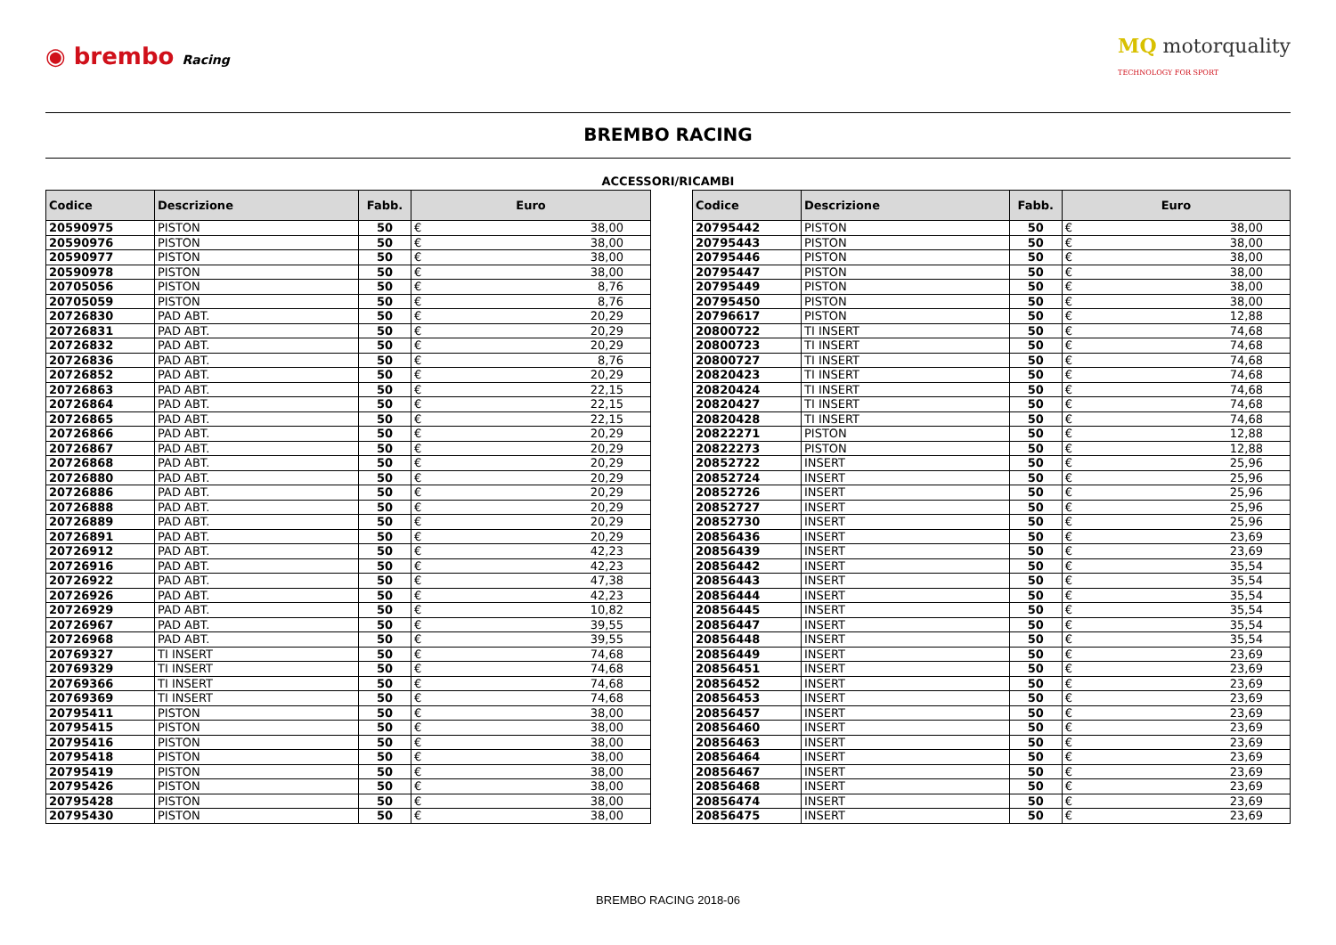◉ brembo Racing
MQ motorquality
TECHNOLOGY FOR SPORT
BREMBO RACING
ACCESSORI/RICAMBI
| Codice | Descrizione | Fabb. | Euro | |
| --- | --- | --- | --- | --- |
| 20590975 | PISTON | 50 | € | 38,00 |
| 20590976 | PISTON | 50 | € | 38,00 |
| 20590977 | PISTON | 50 | € | 38,00 |
| 20590978 | PISTON | 50 | € | 38,00 |
| 20705056 | PISTON | 50 | € | 8,76 |
| 20705059 | PISTON | 50 | € | 8,76 |
| 20726830 | PAD ABT. | 50 | € | 20,29 |
| 20726831 | PAD ABT. | 50 | € | 20,29 |
| 20726832 | PAD ABT. | 50 | € | 20,29 |
| 20726836 | PAD ABT. | 50 | € | 8,76 |
| 20726852 | PAD ABT. | 50 | € | 20,29 |
| 20726863 | PAD ABT. | 50 | € | 22,15 |
| 20726864 | PAD ABT. | 50 | € | 22,15 |
| 20726865 | PAD ABT. | 50 | € | 22,15 |
| 20726866 | PAD ABT. | 50 | € | 20,29 |
| 20726867 | PAD ABT. | 50 | € | 20,29 |
| 20726868 | PAD ABT. | 50 | € | 20,29 |
| 20726880 | PAD ABT. | 50 | € | 20,29 |
| 20726886 | PAD ABT. | 50 | € | 20,29 |
| 20726888 | PAD ABT. | 50 | € | 20,29 |
| 20726889 | PAD ABT. | 50 | € | 20,29 |
| 20726891 | PAD ABT. | 50 | € | 20,29 |
| 20726912 | PAD ABT. | 50 | € | 42,23 |
| 20726916 | PAD ABT. | 50 | € | 42,23 |
| 20726922 | PAD ABT. | 50 | € | 47,38 |
| 20726926 | PAD ABT. | 50 | € | 42,23 |
| 20726929 | PAD ABT. | 50 | € | 10,82 |
| 20726967 | PAD ABT. | 50 | € | 39,55 |
| 20726968 | PAD ABT. | 50 | € | 39,55 |
| 20769327 | TI INSERT | 50 | € | 74,68 |
| 20769329 | TI INSERT | 50 | € | 74,68 |
| 20769366 | TI INSERT | 50 | € | 74,68 |
| 20769369 | TI INSERT | 50 | € | 74,68 |
| 20795411 | PISTON | 50 | € | 38,00 |
| 20795415 | PISTON | 50 | € | 38,00 |
| 20795416 | PISTON | 50 | € | 38,00 |
| 20795418 | PISTON | 50 | € | 38,00 |
| 20795419 | PISTON | 50 | € | 38,00 |
| 20795426 | PISTON | 50 | € | 38,00 |
| 20795428 | PISTON | 50 | € | 38,00 |
| 20795430 | PISTON | 50 | € | 38,00 |
| Codice | Descrizione | Fabb. | Euro | |
| --- | --- | --- | --- | --- |
| 20795442 | PISTON | 50 | € | 38,00 |
| 20795443 | PISTON | 50 | € | 38,00 |
| 20795446 | PISTON | 50 | € | 38,00 |
| 20795447 | PISTON | 50 | € | 38,00 |
| 20795449 | PISTON | 50 | € | 38,00 |
| 20795450 | PISTON | 50 | € | 38,00 |
| 20796617 | PISTON | 50 | € | 12,88 |
| 20800722 | TI INSERT | 50 | € | 74,68 |
| 20800723 | TI INSERT | 50 | € | 74,68 |
| 20800727 | TI INSERT | 50 | € | 74,68 |
| 20820423 | TI INSERT | 50 | € | 74,68 |
| 20820424 | TI INSERT | 50 | € | 74,68 |
| 20820427 | TI INSERT | 50 | € | 74,68 |
| 20820428 | TI INSERT | 50 | € | 74,68 |
| 20822271 | PISTON | 50 | € | 12,88 |
| 20822273 | PISTON | 50 | € | 12,88 |
| 20852722 | INSERT | 50 | € | 25,96 |
| 20852724 | INSERT | 50 | € | 25,96 |
| 20852726 | INSERT | 50 | € | 25,96 |
| 20852727 | INSERT | 50 | € | 25,96 |
| 20852730 | INSERT | 50 | € | 25,96 |
| 20856436 | INSERT | 50 | € | 23,69 |
| 20856439 | INSERT | 50 | € | 23,69 |
| 20856442 | INSERT | 50 | € | 35,54 |
| 20856443 | INSERT | 50 | € | 35,54 |
| 20856444 | INSERT | 50 | € | 35,54 |
| 20856445 | INSERT | 50 | € | 35,54 |
| 20856447 | INSERT | 50 | € | 35,54 |
| 20856448 | INSERT | 50 | € | 35,54 |
| 20856449 | INSERT | 50 | € | 23,69 |
| 20856451 | INSERT | 50 | € | 23,69 |
| 20856452 | INSERT | 50 | € | 23,69 |
| 20856453 | INSERT | 50 | € | 23,69 |
| 20856457 | INSERT | 50 | € | 23,69 |
| 20856460 | INSERT | 50 | € | 23,69 |
| 20856463 | INSERT | 50 | € | 23,69 |
| 20856464 | INSERT | 50 | € | 23,69 |
| 20856467 | INSERT | 50 | € | 23,69 |
| 20856468 | INSERT | 50 | € | 23,69 |
| 20856474 | INSERT | 50 | € | 23,69 |
| 20856475 | INSERT | 50 | € | 23,69 |
BREMBO RACING 2018-06